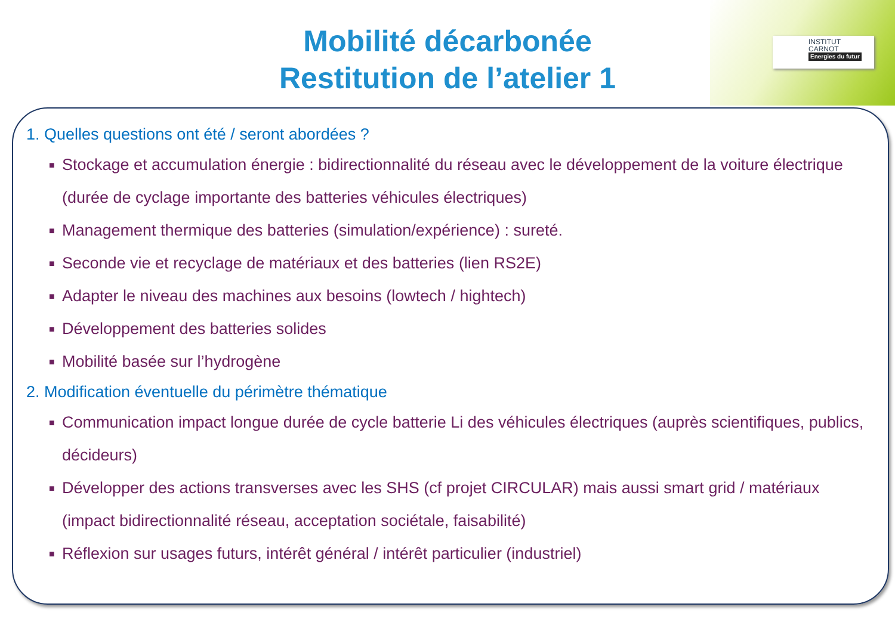INSTITUT
CARNOT
Energies du futur
Mobilité décarbonée
Restitution de l’atelier 1
1. Quelles questions ont été / seront abordées ?
■ Stockage et accumulation énergie : bidirectionnalité du réseau avec le développement de la voiture électrique (durée de cyclage importante des batteries véhicules électriques)
■ Management thermique des batteries (simulation/expérience) : sureté.
■ Seconde vie et recyclage de matériaux et des batteries (lien RS2E)
■ Adapter le niveau des machines aux besoins (lowtech / hightech)
■ Développement des batteries solides
■ Mobilité basée sur l’hydrogène
2. Modification éventuelle du périmètre thématique
■ Communication impact longue durée de cycle batterie Li des véhicules électriques (auprès scientifiques, publics, décideurs)
■ Développer des actions transverses avec les SHS (cf projet CIRCULAR) mais aussi smart grid / matériaux (impact bidirectionnalité réseau, acceptation sociétale, faisabilité)
■ Réflexion sur usages futurs, intérêt général / intérêt particulier (industriel)